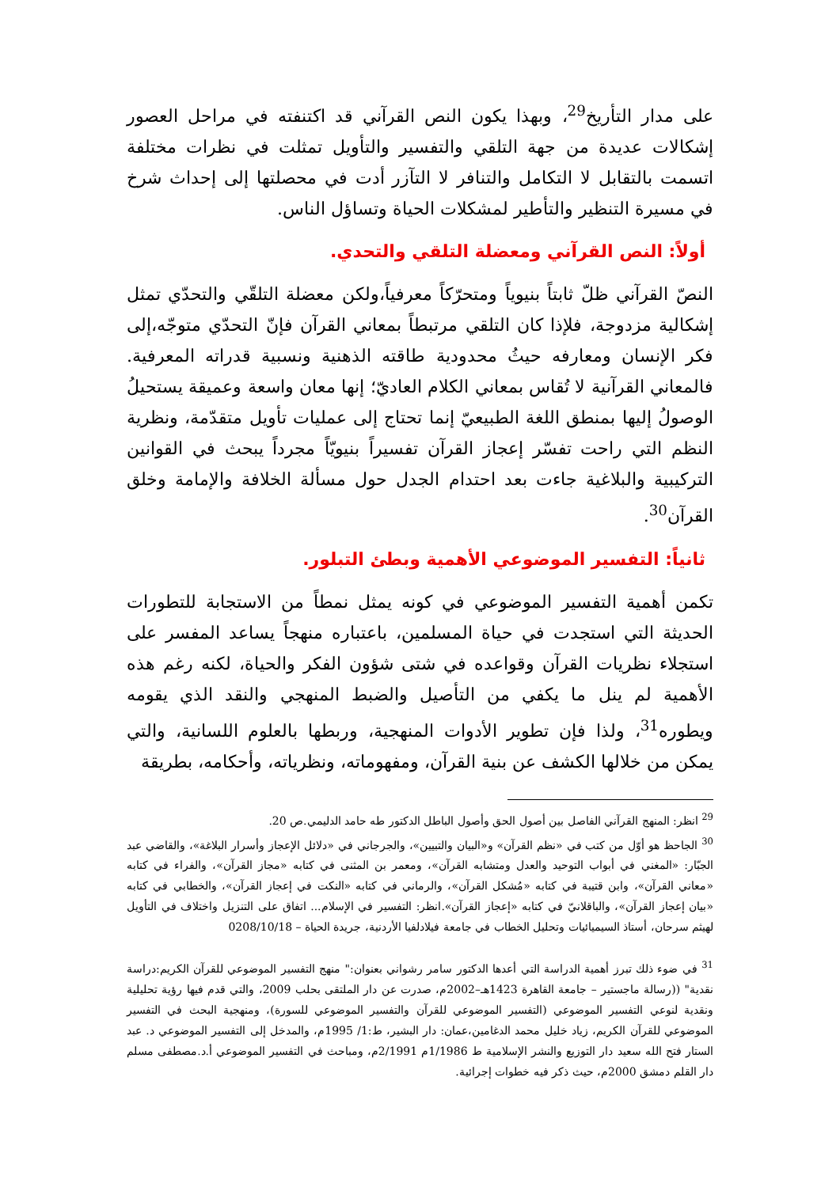على مدار التأريخ<sup>29</sup>، وبهذا يكون النص القرآني قد اكتنفته في مراحل العصور إشكالات عديدة من جهة التلقي والتفسير والتأويل تمثلت في نظرات مختلفة اتسمت بالتقابل لا التكامل والتنافر لا التآزر أدت في محصلتها إلى إحداث شرخ في مسيرة التنظير والتأطير لمشكلات الحياة وتساؤل الناس.
أولاً: النص القرآني ومعضلة التلقي والتحدي.
النصّ القرآني ظلّ ثابتاً بنيوياً ومتحرّكاً معرفياً،ولكن معضلة التلقّي والتحدّي تمثل إشكالية مزدوجة، فلإذا كان التلقي مرتبطاً بمعاني القرآن فإنّ التحدّي متوجّه،إلى فكر الإنسان ومعارفه حيثُ محدودية طاقته الذهنية ونسبية قدراته المعرفية. فالمعاني القرآنية لا تُقاس بمعاني الكلام العاديّ؛ إنها معان واسعة وعميقة يستحيلُ الوصولُ إليها بمنطق اللغة الطبيعيّ إنما تحتاج إلى عمليات تأويل متقدّمة، ونظرية النظم التي راحت تفسّر إعجاز القرآن تفسيراً بنيويّاً مجرداً يبحث في القوانين التركيبية والبلاغية جاءت بعد احتدام الجدل حول مسألة الخلافة والإمامة وخلق القرآن<sup>30</sup>.
ثانياً: التفسير الموضوعي الأهمية وبطئ التبلور.
تكمن أهمية التفسير الموضوعي في كونه يمثل نمطاً من الاستجابة للتطورات الحديثة التي استجدت في حياة المسلمين، باعتباره منهجاً يساعد المفسر على استجلاء نظريات القرآن وقواعده في شتى شؤون الفكر والحياة، لكنه رغم هذه الأهمية لم ينل ما يكفي من التأصيل والضبط المنهجي والنقد الذي يقومه ويطوره<sup>31</sup>، ولذا فإن تطوير الأدوات المنهجية، وربطها بالعلوم اللسانية، والتي يمكن من خلالها الكشف عن بنية القرآن، ومفهوماته، ونظرياته، وأحكامه، بطريقة
<sup>29</sup> انظر: المنهج القرآني الفاصل بين أصول الحق وأصول الباطل الدكتور طه حامد الدليمي.ص 20.
<sup>30</sup> الجاحظ هو أوّل من كتب في «نظم القرآن» و«البيان والتبيين»، والجرجاني في «دلائل الإعجاز وأسرار البلاغة»، والقاضي عبد الجبّار: «المغني في أبواب التوحيد والعدل ومتشابه القرآن»، ومعمر بن المثنى في كتابه «مجاز القرآن»، والفراء في كتابه «معاني القرآن»، وابن قتيبة في كتابه «مُشكل القرآن»، والرماني في كتابه «النكت في إعجاز القرآن»، والخطابي في كتابه «بيان إعجاز القرآن»، والباقلانيّ في كتابه «إعجاز القرآن».انظر: التفسير في الإسلام... اتفاق على التنزيل واختلاف في التأويل لهيثم سرحان، أستاذ السيميائيات وتحليل الخطاب في جامعة فيلادلفيا الأردنية، جريدة الحياة – 0208/10/18
<sup>31</sup> في ضوء ذلك تبرز أهمية الدراسة التي أعدها الدكتور سامر رشواني بعنوان:" منهج التفسير الموضوعي للقرآن الكريم:دراسة نقدية" ((رسالة ماجستير – جامعة القاهرة 1423هـ–2002م، صدرت عن دار الملتقى بحلب 2009، والتي قدم فيها رؤية تحليلية ونقدية لنوعي التفسير الموضوعي (التفسير الموضوعي للقرآن والتفسير الموضوعي للسورة)، ومنهجية البحث في التفسير الموضوعي للقرآن الكريم، زياد خليل محمد الدغامين،عمان: دار البشير، ط:1/ 1995م، والمدخل إلى التفسير الموضوعي د. عبد الستار فتح الله سعيد دار التوزيع والنشر الإسلامية ط 1/1986م 2/1991م، ومباحث في التفسير الموضوعي أ.د.مصطفى مسلم دار القلم دمشق 2000م، حيث ذكر فيه خطوات إجرائية.